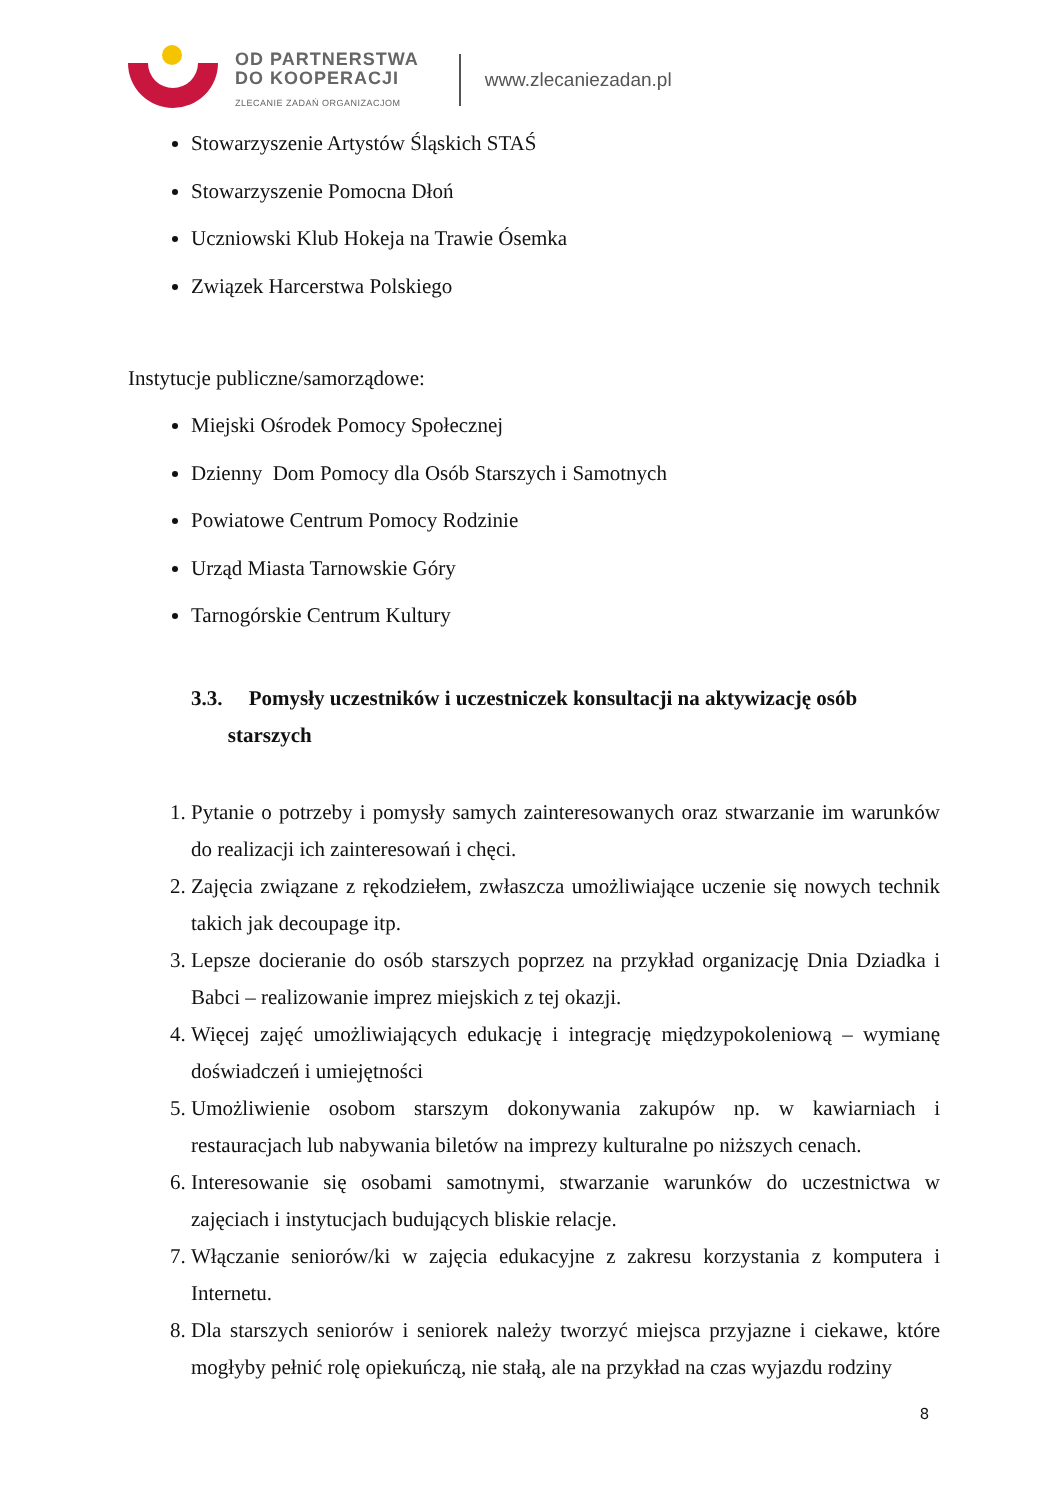OD PARTNERSTWA
DO KOOPERACJI
ZLECANIE ZADAŃ ORGANIZACJOM
www.zlecaniezadan.pl
Stowarzyszenie Artystów Śląskich STAŚ
Stowarzyszenie Pomocna Dłoń
Uczniowski Klub Hokeja na Trawie Ósemka
Związek Harcerstwa Polskiego
Instytucje publiczne/samorządowe:
Miejski Ośrodek Pomocy Społecznej
Dzienny Dom Pomocy dla Osób Starszych i Samotnych
Powiatowe Centrum Pomocy Rodzinie
Urząd Miasta Tarnowskie Góry
Tarnogórskie Centrum Kultury
3.3. Pomysły uczestników i uczestniczek konsultacji na aktywizację osób
starszych
1. Pytanie o potrzeby i pomysły samych zainteresowanych oraz stwarzanie im warunków do realizacji ich zainteresowań i chęci.
2. Zajęcia związane z rękodziełem, zwłaszcza umożliwiające uczenie się nowych technik takich jak decoupage itp.
3. Lepsze docieranie do osób starszych poprzez na przykład organizację Dnia Dziadka i Babci – realizowanie imprez miejskich z tej okazji.
4. Więcej zajęć umożliwiających edukację i integrację międzypokoleniową – wymianę doświadczeń i umiejętności
5. Umożliwienie osobom starszym dokonywania zakupów np. w kawiarniach i restauracjach lub nabywania biletów na imprezy kulturalne po niższych cenach.
6. Interesowanie się osobami samotnymi, stwarzanie warunków do uczestnictwa w zajęciach i instytucjach budujących bliskie relacje.
7. Włączanie seniorów/ki w zajęcia edukacyjne z zakresu korzystania z komputera i Internetu.
8. Dla starszych seniorów i seniorek należy tworzyć miejsca przyjazne i ciekawe, które mogłyby pełnić rolę opiekuńczą, nie stałą, ale na przykład na czas wyjazdu rodziny
8